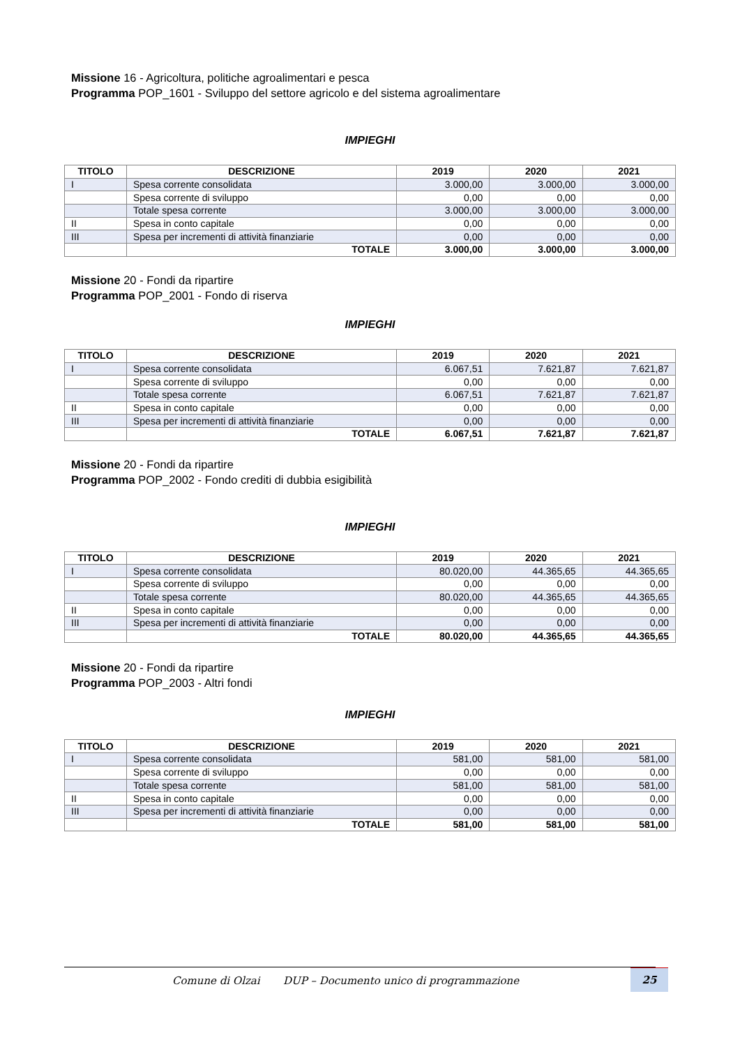Missione 16 - Agricoltura, politiche agroalimentari e pesca
Programma POP_1601 - Sviluppo del settore agricolo e del sistema agroalimentare
IMPIEGHI
| TITOLO | DESCRIZIONE | 2019 | 2020 | 2021 |
| --- | --- | --- | --- | --- |
| I | Spesa corrente consolidata | 3.000,00 | 3.000,00 | 3.000,00 |
| | Spesa corrente di sviluppo | 0,00 | 0,00 | 0,00 |
| | Totale spesa corrente | 3.000,00 | 3.000,00 | 3.000,00 |
| II | Spesa in conto capitale | 0,00 | 0,00 | 0,00 |
| III | Spesa per incrementi di attività finanziarie | 0,00 | 0,00 | 0,00 |
| | TOTALE | 3.000,00 | 3.000,00 | 3.000,00 |
Missione 20 - Fondi da ripartire
Programma POP_2001 - Fondo di riserva
IMPIEGHI
| TITOLO | DESCRIZIONE | 2019 | 2020 | 2021 |
| --- | --- | --- | --- | --- |
| I | Spesa corrente consolidata | 6.067,51 | 7.621,87 | 7.621,87 |
| | Spesa corrente di sviluppo | 0,00 | 0,00 | 0,00 |
| | Totale spesa corrente | 6.067,51 | 7.621,87 | 7.621,87 |
| II | Spesa in conto capitale | 0,00 | 0,00 | 0,00 |
| III | Spesa per incrementi di attività finanziarie | 0,00 | 0,00 | 0,00 |
| | TOTALE | 6.067,51 | 7.621,87 | 7.621,87 |
Missione 20 - Fondi da ripartire
Programma POP_2002 - Fondo crediti di dubbia esigibilità
IMPIEGHI
| TITOLO | DESCRIZIONE | 2019 | 2020 | 2021 |
| --- | --- | --- | --- | --- |
| I | Spesa corrente consolidata | 80.020,00 | 44.365,65 | 44.365,65 |
| | Spesa corrente di sviluppo | 0,00 | 0,00 | 0,00 |
| | Totale spesa corrente | 80.020,00 | 44.365,65 | 44.365,65 |
| II | Spesa in conto capitale | 0,00 | 0,00 | 0,00 |
| III | Spesa per incrementi di attività finanziarie | 0,00 | 0,00 | 0,00 |
| | TOTALE | 80.020,00 | 44.365,65 | 44.365,65 |
Missione 20 - Fondi da ripartire
Programma POP_2003 - Altri fondi
IMPIEGHI
| TITOLO | DESCRIZIONE | 2019 | 2020 | 2021 |
| --- | --- | --- | --- | --- |
| I | Spesa corrente consolidata | 581,00 | 581,00 | 581,00 |
| | Spesa corrente di sviluppo | 0,00 | 0,00 | 0,00 |
| | Totale spesa corrente | 581,00 | 581,00 | 581,00 |
| II | Spesa in conto capitale | 0,00 | 0,00 | 0,00 |
| III | Spesa per incrementi di attività finanziarie | 0,00 | 0,00 | 0,00 |
| | TOTALE | 581,00 | 581,00 | 581,00 |
Comune di Olzai DUP – Documento unico di programmazione
25